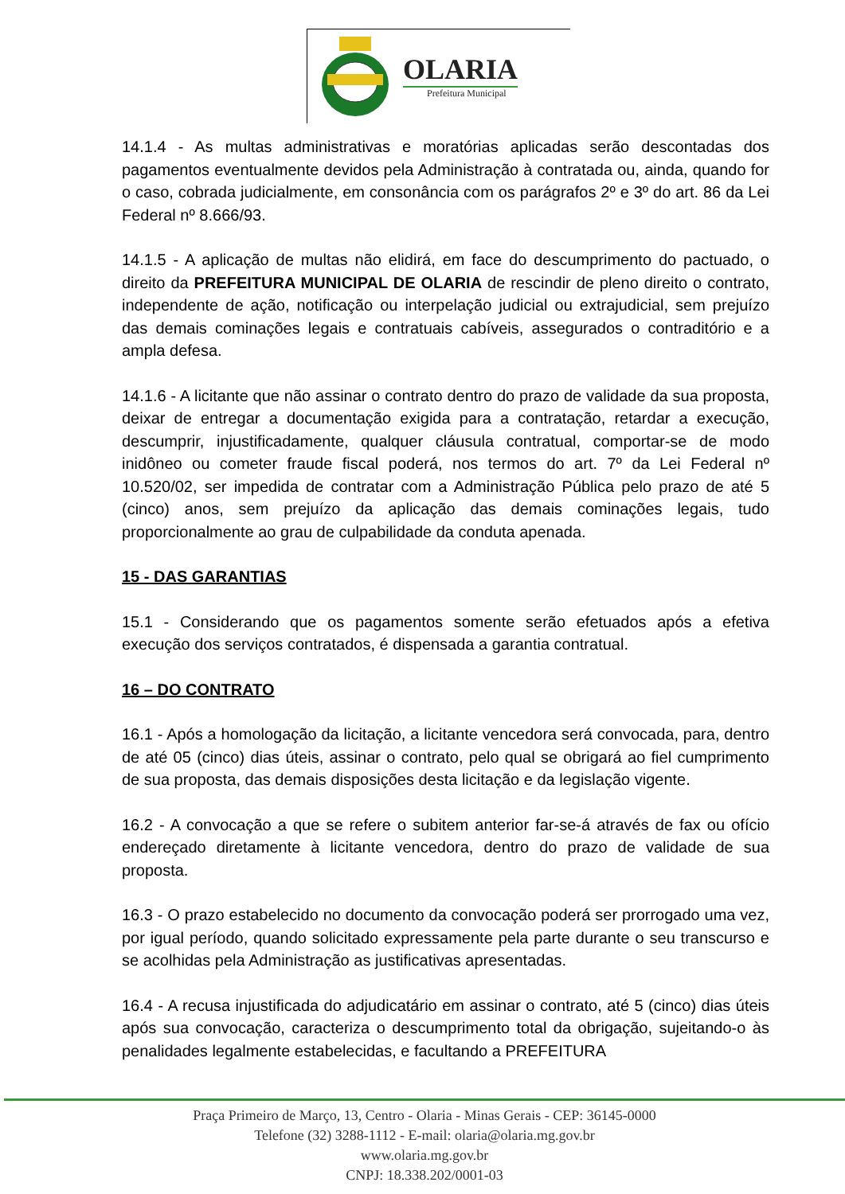OLARIA
Prefeitura Municipal
14.1.4 - As multas administrativas e moratórias aplicadas serão descontadas dos pagamentos eventualmente devidos pela Administração à contratada ou, ainda, quando for o caso, cobrada judicialmente, em consonância com os parágrafos 2º e 3º do art. 86 da Lei Federal nº 8.666/93.
14.1.5 - A aplicação de multas não elidirá, em face do descumprimento do pactuado, o direito da PREFEITURA MUNICIPAL DE OLARIA de rescindir de pleno direito o contrato, independente de ação, notificação ou interpelação judicial ou extrajudicial, sem prejuízo das demais cominações legais e contratuais cabíveis, assegurados o contraditório e a ampla defesa.
14.1.6 - A licitante que não assinar o contrato dentro do prazo de validade da sua proposta, deixar de entregar a documentação exigida para a contratação, retardar a execução, descumprir, injustificadamente, qualquer cláusula contratual, comportar-se de modo inidôneo ou cometer fraude fiscal poderá, nos termos do art. 7º da Lei Federal nº 10.520/02, ser impedida de contratar com a Administração Pública pelo prazo de até 5 (cinco) anos, sem prejuízo da aplicação das demais cominações legais, tudo proporcionalmente ao grau de culpabilidade da conduta apenada.
15 - DAS GARANTIAS
15.1 - Considerando que os pagamentos somente serão efetuados após a efetiva execução dos serviços contratados, é dispensada a garantia contratual.
16 – DO CONTRATO
16.1 - Após a homologação da licitação, a licitante vencedora será convocada, para, dentro de até 05 (cinco) dias úteis, assinar o contrato, pelo qual se obrigará ao fiel cumprimento de sua proposta, das demais disposições desta licitação e da legislação vigente.
16.2 - A convocação a que se refere o subitem anterior far-se-á através de fax ou ofício endereçado diretamente à licitante vencedora, dentro do prazo de validade de sua proposta.
16.3 - O prazo estabelecido no documento da convocação poderá ser prorrogado uma vez, por igual período, quando solicitado expressamente pela parte durante o seu transcurso e se acolhidas pela Administração as justificativas apresentadas.
16.4 - A recusa injustificada do adjudicatário em assinar o contrato, até 5 (cinco) dias úteis após sua convocação, caracteriza o descumprimento total da obrigação, sujeitando-o às penalidades legalmente estabelecidas, e facultando a PREFEITURA
Praça Primeiro de Março, 13, Centro - Olaria - Minas Gerais - CEP: 36145-0000
Telefone (32) 3288-1112 - E-mail: olaria@olaria.mg.gov.br
www.olaria.mg.gov.br
CNPJ: 18.338.202/0001-03